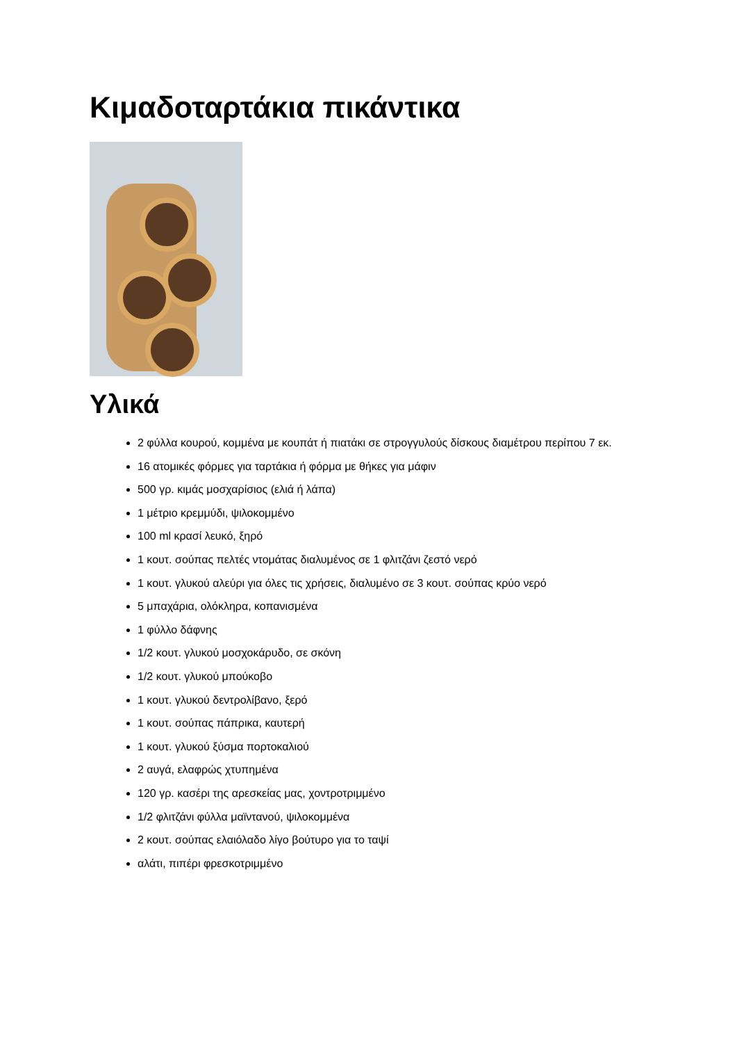Κιμαδοταρτάκια πικάντικα
Υλικά
2 φύλλα κουρού, κομμένα με κουπάτ ή πιατάκι σε στρογγυλούς δίσκους διαμέτρου περίπου 7 εκ.
16 ατομικές φόρμες για ταρτάκια ή φόρμα με θήκες για μάφιν
500 γρ. κιμάς μοσχαρίσιος (ελιά ή λάπα)
1 μέτριο κρεμμύδι, ψιλοκομμένο
100 ml κρασί λευκό, ξηρό
1 κουτ. σούπας πελτές ντομάτας διαλυμένος σε 1 φλιτζάνι ζεστό νερό
1 κουτ. γλυκού αλεύρι για όλες τις χρήσεις, διαλυμένο σε 3 κουτ. σούπας κρύο νερό
5 μπαχάρια, ολόκληρα, κοπανισμένα
1 φύλλο δάφνης
1/2 κουτ. γλυκού μοσχοκάρυδο, σε σκόνη
1/2 κουτ. γλυκού μπούκοβο
1 κουτ. γλυκού δεντρολίβανο, ξερό
1 κουτ. σούπας πάπρικα, καυτερή
1 κουτ. γλυκού ξύσμα πορτοκαλιού
2 αυγά, ελαφρώς χτυπημένα
120 γρ. κασέρι της αρεσκείας μας, χοντροτριμμένο
1/2 φλιτζάνι φύλλα μαϊντανού, ψιλοκομμένα
2 κουτ. σούπας ελαιόλαδο λίγο βούτυρο για το ταψί
αλάτι, πιπέρι φρεσκοτριμμένο